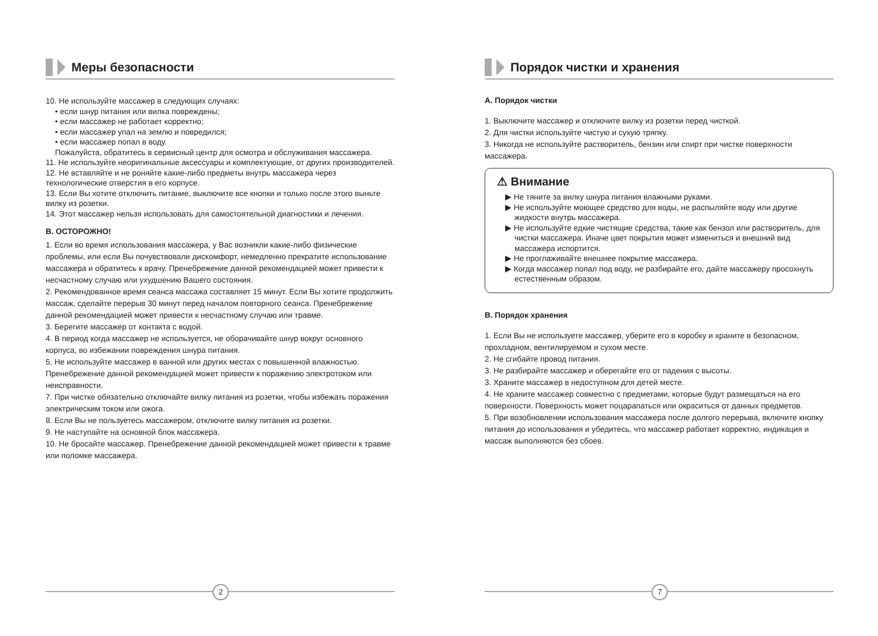Меры безопасности
10. Не используйте массажер в следующих случаях:
• если шнур питания или вилка повреждены;
• если массажер не работает корректно;
• если массажер упал на землю и повредился;
• если массажер попал в воду.
Пожалуйста, обратитесь в сервисный центр для осмотра и обслуживания массажера.
11. Не используйте неоригинальные аксессуары и комплектующие, от других производителей.
12. Не вставляйте и не роняйте какие-либо предметы внутрь массажера через технологические отверстия в его корпусе.
13. Если Вы хотите отключить питание, выключите все кнопки и только после этого выньте вилку из розетки.
14. Этот массажер нельзя использовать для самостоятельной диагностики и лечения.
B. ОСТОРОЖНО!
1. Если во время использования массажера, у Вас возникли какие-либо физические проблемы, или если Вы почувствовали дискомфорт, немедленно прекратите использование массажера и обратитесь к врачу. Пренебрежение данной рекомендацией может привести к несчастному случаю или ухудшению Вашего состояния.
2. Рекомендованное время сеанса массажа составляет 15 минут. Если Вы хотите продолжить массаж, сделайте перерыв 30 минут перед началом повторного сеанса. Пренебрежение данной рекомендацией может привести к несчастному случаю или травме.
3. Берегите массажер от контакта с водой.
4. В период когда массажер не используется, не оборачивайте шнур вокруг основного корпуса, во избежании повреждения шнура питания.
5. Не используйте массажер в ванной или других местах с повышенной влажностью. Пренебрежение данной рекомендацией может привести к поражению электротоком или неисправности.
7. При чистке обязательно отключайте вилку питания из розетки, чтобы избежать поражения электрическим током или ожога.
8. Если Вы не пользуетесь массажером, отключите вилку питания из розетки.
9. Не наступайте на основной блок массажера.
10. Не бросайте массажер. Пренебрежение данной рекомендацией может привести к травме или поломке массажера.
2
Порядок чистки и хранения
A. Порядок чистки
1. Выключите массажер и отключите вилку из розетки перед чисткой.
2. Для чистки используйте чистую и сухую тряпку.
3. Никогда не используйте растворитель, бензин или спирт при чистке поверхности массажера.
⚠ Внимание
▶ Не тяните за вилку шнура питания влажными руками.
▶ Не используйте моющее средство для воды, не распыляйте воду или другие жидкости внутрь массажера.
▶ Не используйте едкие чистящие средства, такие как бензол или растворитель, для чистки массажера. Иначе цвет покрытия может измениться и внешний вид массажера испортится.
▶ Не проглаживайте внешнее покрытие массажера.
▶ Когда массажер попал под воду, не разбирайте его, дайте массажеру просохнуть естественным образом.
B. Порядок хранения
1. Если Вы не используете массажер, уберите его в коробку и храните в безопасном, прохладном, вентилируемом и сухом месте.
2. Не сгибайте провод питания.
3. Не разбирайте массажер и оберегайте его от падения с высоты.
3. Храните массажер в недоступном для детей месте.
4. Не храните массажер совместно с предметами, которые будут размещаться на его поверхности. Поверхность может поцарапаться или окраситься от данных предметов.
5. При возобновлении использования массажера после долгого перерыва, включите кнопку питания до использования и убедитесь, что массажер работает корректно, индикация и массаж выполняются без сбоев.
7